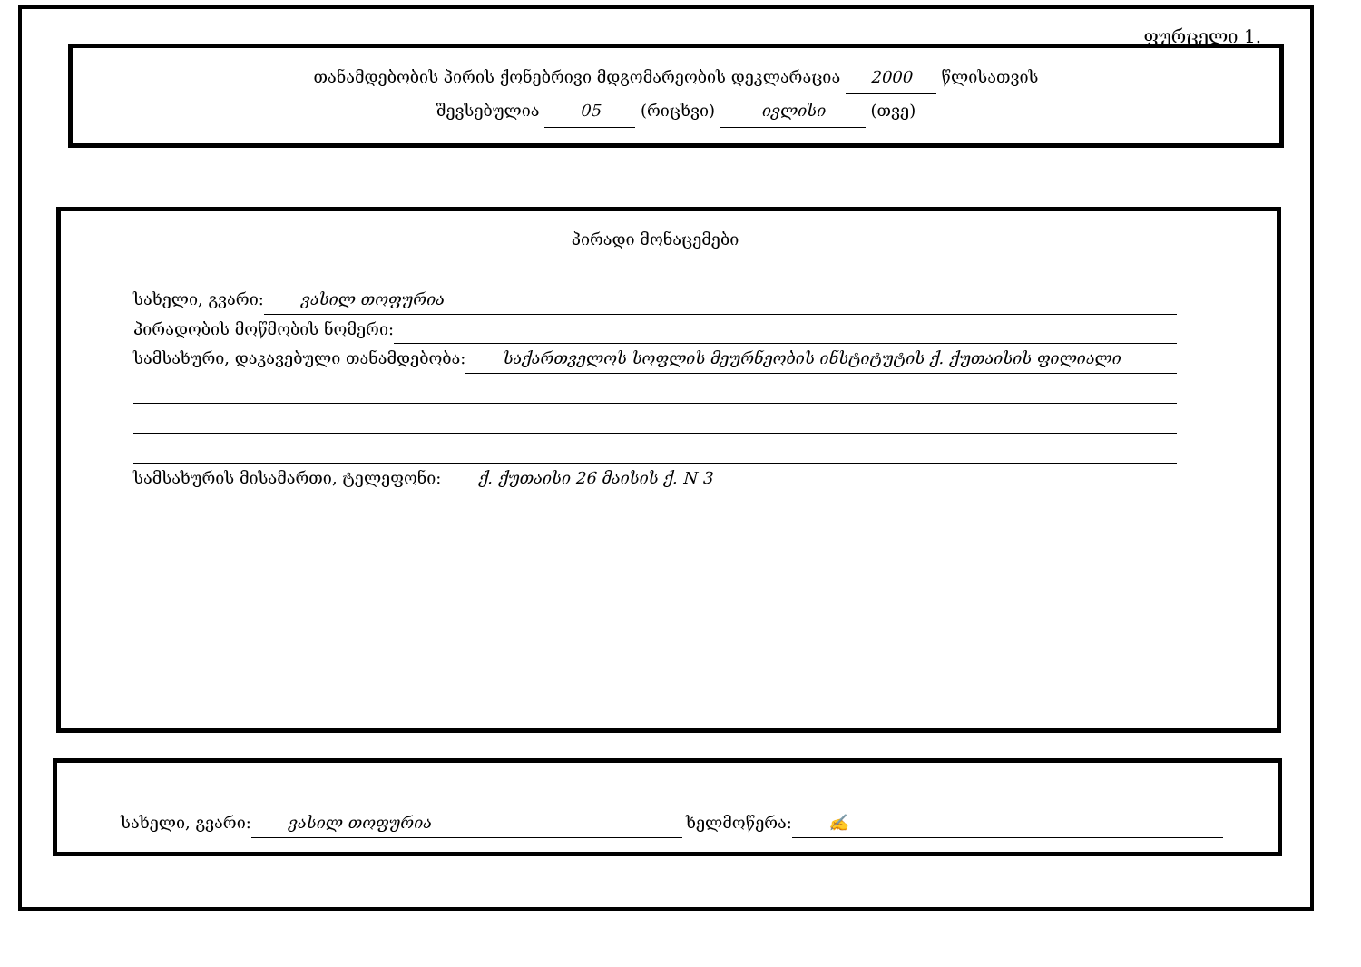ფურცელი 1.
თანამდებობის პირის ქონებრივი მდგომარეობის დეკლარაცია 2000 წლისათვის
შევსებულია 05 (რიცხვი) ივლისი (თვე)
პირადი მონაცემები
სახელი, გვარი: ვასილ თოფურია
პირადობის მოწმობის ნომერი:
სამსახური, დაკავებული თანამდებობა: საქართველოს სოფლის მეურნეობის ინსტიტუტის ქ. ქუთაისის ფილიალი
სამსახურის მისამართი, ტელეფონი: ქ. ქუთაისი 26 მაისის ქ. N 3
სახელი, გვარი: ვასილ თოფურია ხელმოწერა: ✍